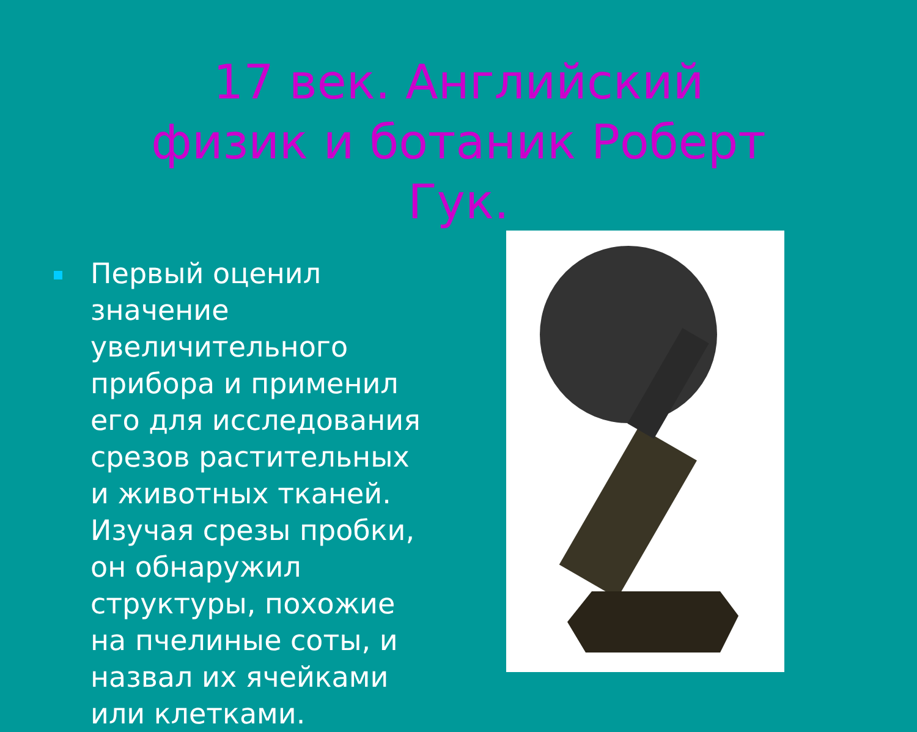17 век. Английский физик и ботаник Роберт Гук.
Первый оценил значение увеличительного прибора и применил его для исследования срезов растительных и животных тканей. Изучая срезы пробки, он обнаружил структуры, похожие на пчелиные соты, и назвал их ячейками или клетками.